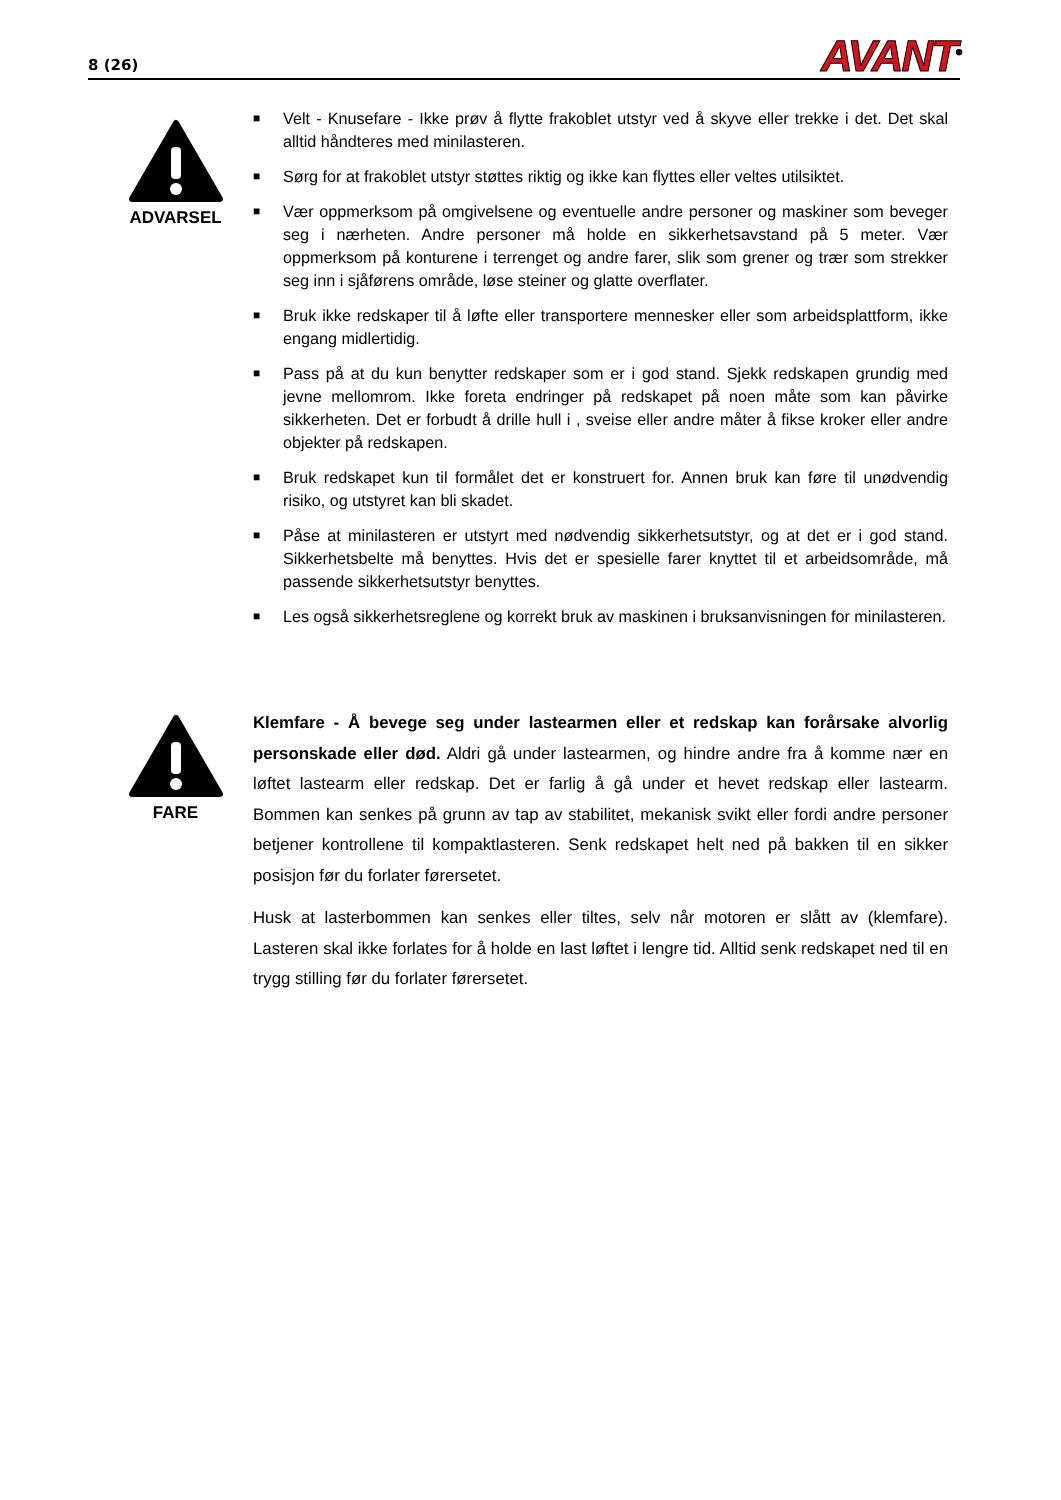8 (26)
AVANT<sup>®</sup>
ADVARSEL
■ Velt - Knusefare - Ikke prøv å flytte frakoblet utstyr ved å skyve eller trekke i det. Det skal alltid håndteres med minilasteren.
■ Sørg for at frakoblet utstyr støttes riktig og ikke kan flyttes eller veltes utilsiktet.
■ Vær oppmerksom på omgivelsene og eventuelle andre personer og maskiner som beveger seg i nærheten. Andre personer må holde en sikkerhetsavstand på 5 meter. Vær oppmerksom på konturene i terrenget og andre farer, slik som grener og trær som strekker seg inn i sjåførens område, løse steiner og glatte overflater.
■ Bruk ikke redskaper til å løfte eller transportere mennesker eller som arbeidsplattform, ikke engang midlertidig.
■ Pass på at du kun benytter redskaper som er i god stand. Sjekk redskapen grundig med jevne mellomrom. Ikke foreta endringer på redskapet på noen måte som kan påvirke sikkerheten. Det er forbudt å drille hull i , sveise eller andre måter å fikse kroker eller andre objekter på redskapen.
■ Bruk redskapet kun til formålet det er konstruert for. Annen bruk kan føre til unødvendig risiko, og utstyret kan bli skadet.
■ Påse at minilasteren er utstyrt med nødvendig sikkerhetsutstyr, og at det er i god stand. Sikkerhetsbelte må benyttes. Hvis det er spesielle farer knyttet til et arbeidsområde, må passende sikkerhetsutstyr benyttes.
■ Les også sikkerhetsreglene og korrekt bruk av maskinen i bruksanvisningen for minilasteren.
FARE
Klemfare - Å bevege seg under lastearmen eller et redskap kan forårsake alvorlig personskade eller død. Aldri gå under lastearmen, og hindre andre fra å komme nær en løftet lastearm eller redskap. Det er farlig å gå under et hevet redskap eller lastearm. Bommen kan senkes på grunn av tap av stabilitet, mekanisk svikt eller fordi andre personer betjener kontrollene til kompaktlasteren. Senk redskapet helt ned på bakken til en sikker posisjon før du forlater førersetet.
Husk at lasterbommen kan senkes eller tiltes, selv når motoren er slått av (klemfare). Lasteren skal ikke forlates for å holde en last løftet i lengre tid. Alltid senk redskapet ned til en trygg stilling før du forlater førersetet.